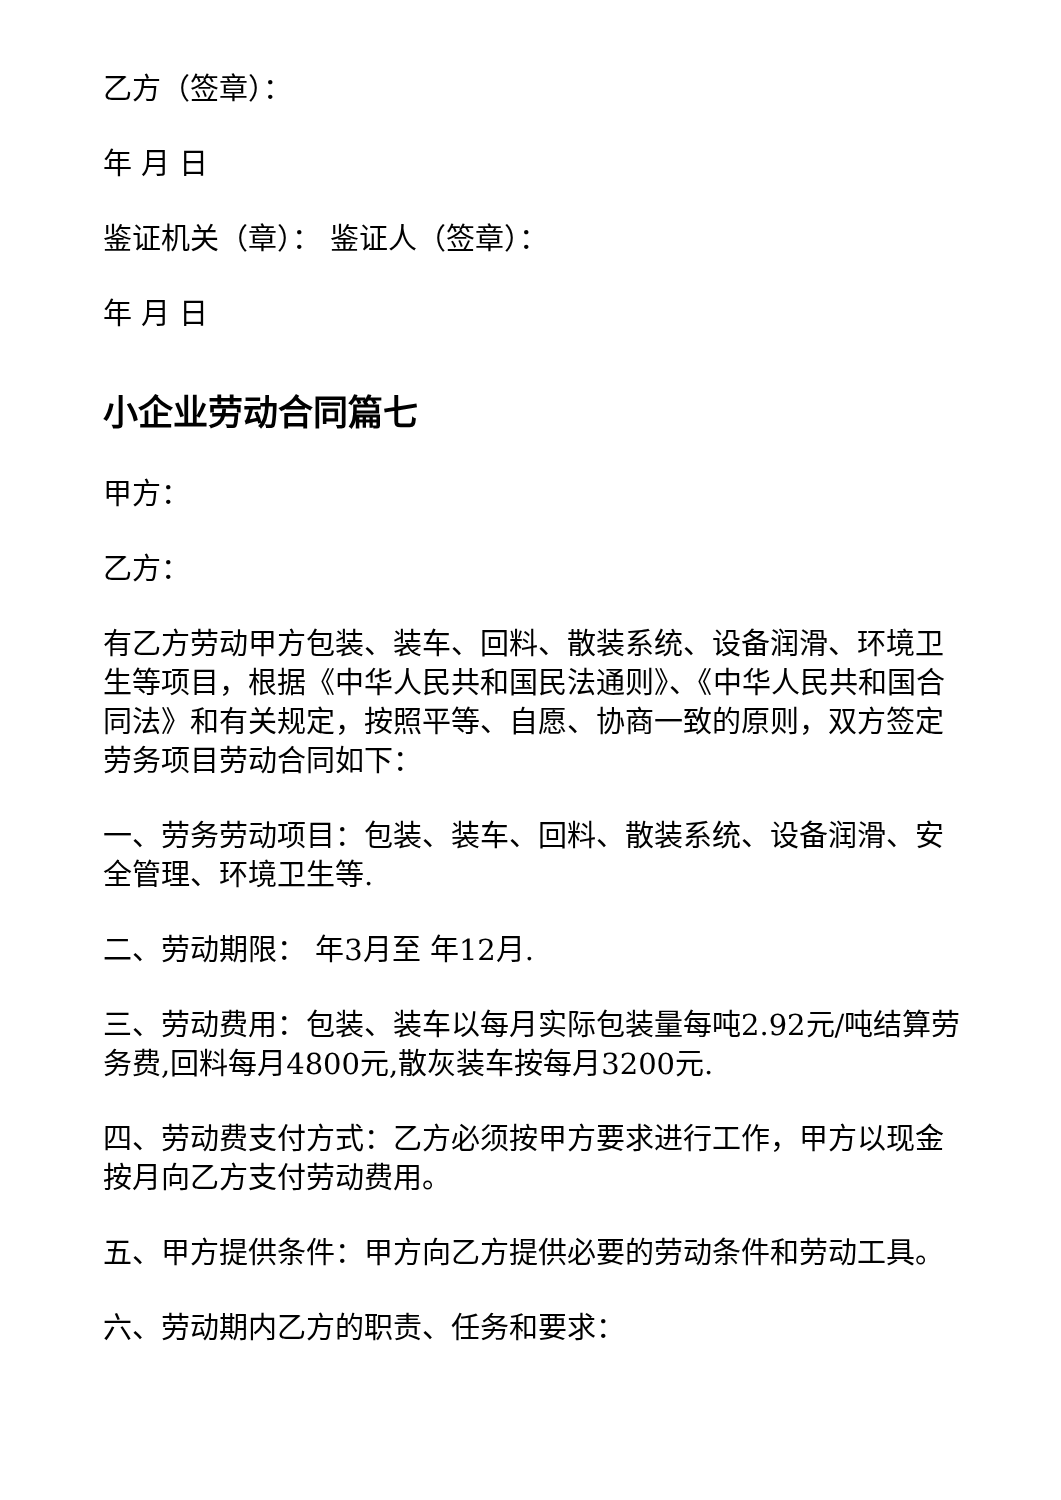乙方（签章）：
年 月 日
鉴证机关（章）： 鉴证人（签章）：
年 月 日
小企业劳动合同篇七
甲方：
乙方：
有乙方劳动甲方包装、装车、回料、散装系统、设备润滑、环境卫生等项目，根据《中华人民共和国民法通则》、《中华人民共和国合同法》和有关规定，按照平等、自愿、协商一致的原则，双方签定劳务项目劳动合同如下：
一、劳务劳动项目：包装、装车、回料、散装系统、设备润滑、安全管理、环境卫生等.
二、劳动期限： 年3月至 年12月.
三、劳动费用：包装、装车以每月实际包装量每吨2.92元/吨结算劳务费,回料每月4800元,散灰装车按每月3200元.
四、劳动费支付方式：乙方必须按甲方要求进行工作，甲方以现金按月向乙方支付劳动费用。
五、甲方提供条件：甲方向乙方提供必要的劳动条件和劳动工具。
六、劳动期内乙方的职责、任务和要求：